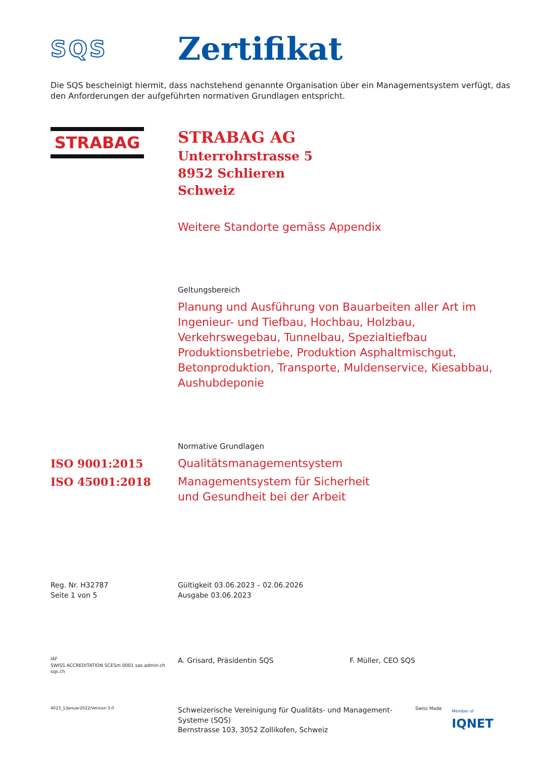SQS
Zertifikat
Die SQS bescheinigt hiermit, dass nachstehend genannte Organisation über ein Managementsystem verfügt, das den Anforderungen der aufgeführten normativen Grundlagen entspricht.
STRABAG
STRABAG AG
Unterrohrstrasse 5
8952 Schlieren
Schweiz
Weitere Standorte gemäss Appendix
Geltungsbereich
Planung und Ausführung von Bauarbeiten aller Art im Ingenieur- und Tiefbau, Hochbau, Holzbau, Verkehrswegebau, Tunnelbau, Spezialtiefbau Produktionsbetriebe, Produktion Asphaltmischgut, Betonproduktion, Transporte, Muldenservice, Kiesabbau, Aushubdeponie
Normative Grundlagen
ISO 9001:2015 Qualitätsmanagementsystem
ISO 45001:2018 Managementsystem für Sicherheit
und Gesundheit bei der Arbeit
Reg. Nr. H32787
Seite 1 von 5
Gültigkeit 03.06.2023 – 02.06.2026
Ausgabe 03.06.2023
IAF
SWISS ACCREDITATION SCESm 0001 sas.admin.ch
sqs.ch
A. Grisard, Präsidentin SQS F. Müller, CEO SQS
4023_1/Januar2022/Version 3.0
Schweizerische Vereinigung für Qualitäts- und Management-Systeme (SQS)
Bernstrasse 103, 3052 Zollikofen, Schweiz
Swiss Made Member of
IQNET